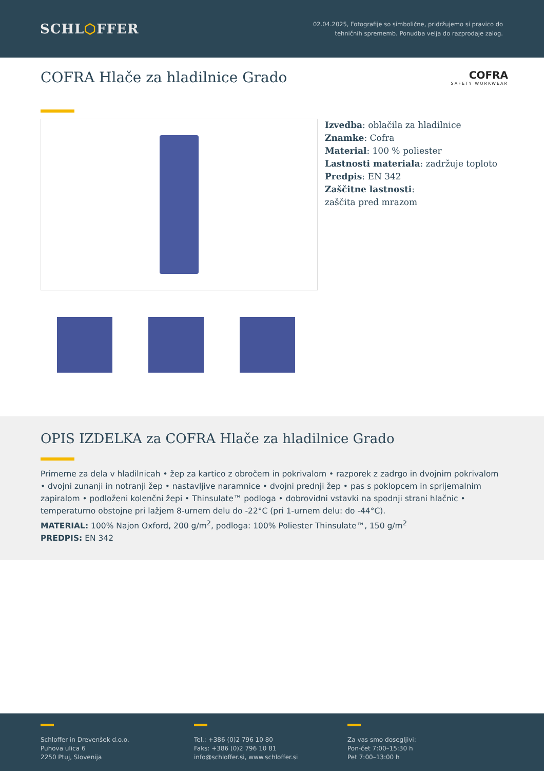SCHL⬡FFER
02.04.2025, Fotografije so simbolične, pridržujemo si pravico do
tehničnih sprememb. Ponudba velja do razprodaje zalog.
COFRA Hlače za hladilnice Grado
COFRA
SAFETY WORKWEAR
Izvedba: oblačila za hladilnice
Znamke: Cofra
Material: 100 % poliester
Lastnosti materiala: zadržuje toploto
Predpis: EN 342
Zaščitne lastnosti:
zaščita pred mrazom
OPIS IZDELKA za COFRA Hlače za hladilnice Grado
Primerne za dela v hladilnicah • žep za kartico z obročem in pokrivalom • razporek z zadrgo in dvojnim pokrivalom • dvojni zunanji in notranji žep • nastavljive naramnice • dvojni prednji žep • pas s poklopcem in sprijemalnim zapiralom • podloženi kolenčni žepi • Thinsulate™ podloga • dobrovidni vstavki na spodnji strani hlačnic • temperaturno obstojne pri lažjem 8-urnem delu do -22°C (pri 1-urnem delu: do -44°C).
MATERIAL: 100% Najon Oxford, 200 g/m<sup>2</sup>, podloga: 100% Poliester Thinsulate™, 150 g/m<sup>2</sup>
PREDPIS: EN 342
Schloffer in Drevenšek d.o.o.
Puhova ulica 6
2250 Ptuj, Slovenija
Tel.: +386 (0)2 796 10 80
Faks: +386 (0)2 796 10 81
info@schloffer.si, www.schloffer.si
Za vas smo dosegljivi:
Pon-čet 7:00–15:30 h
Pet 7:00–13:00 h